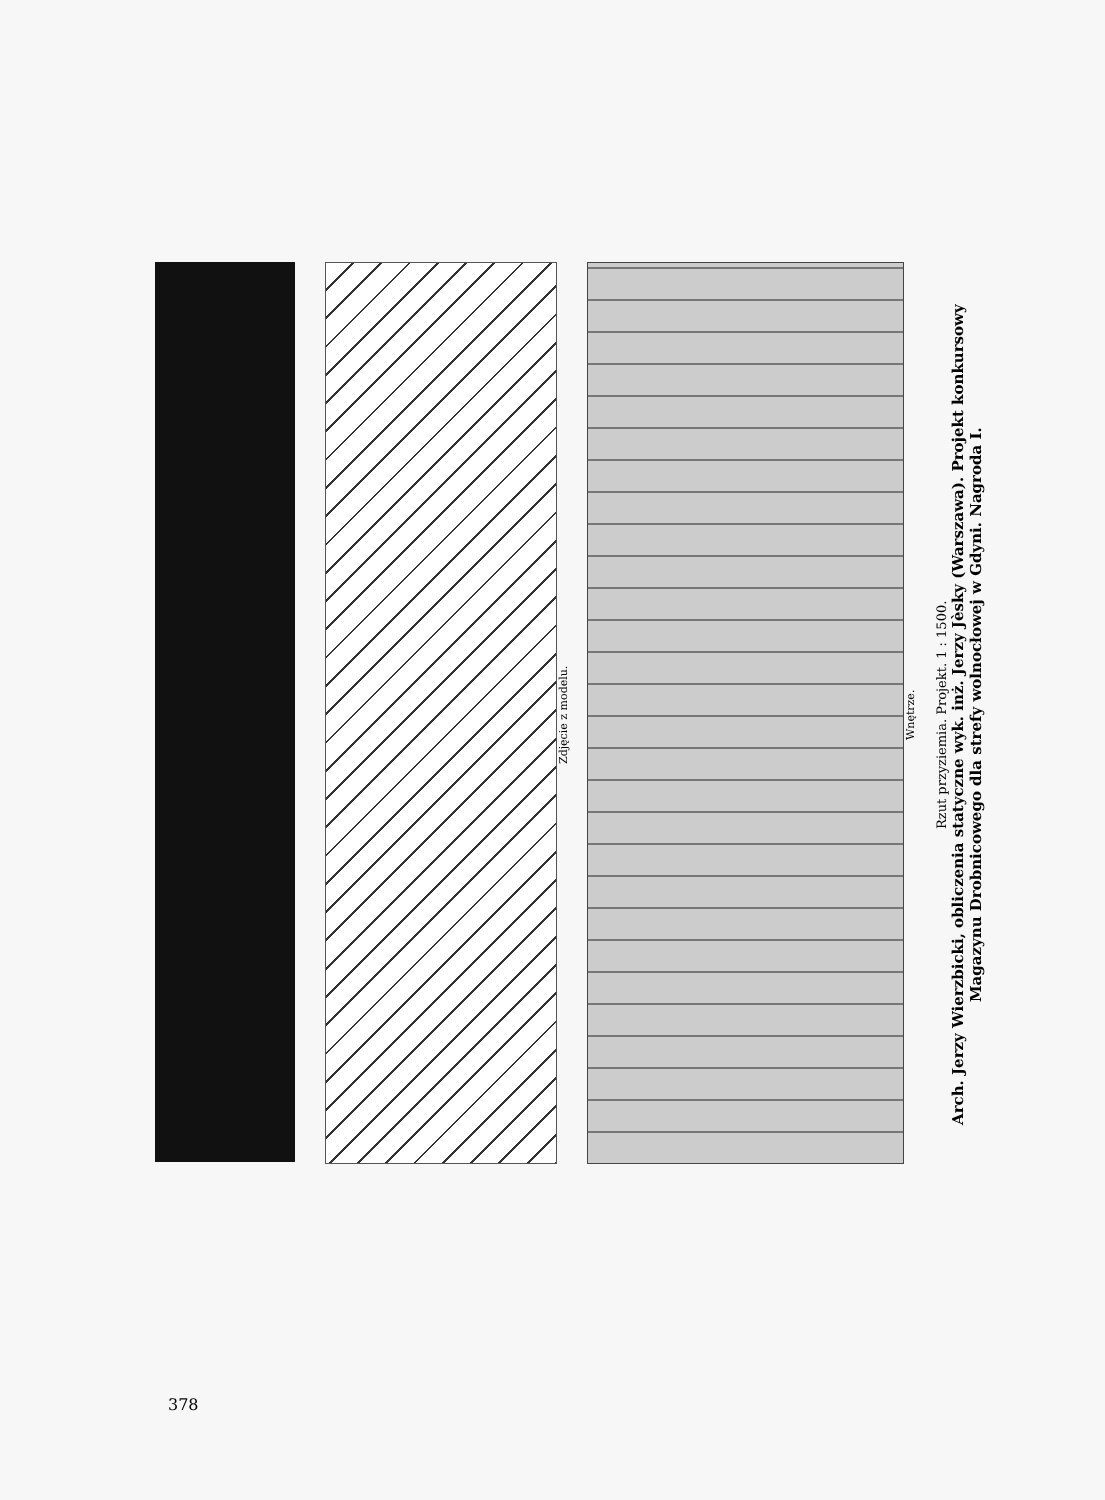Zdjęcie z modelu.
Wnętrze.
Rzut przyziemia. Projekt. 1 : 1500.
Arch. Jerzy Wierzbicki, obliczenia statyczne wyk. inż. Jerzy Jèsky (Warszawa). Projekt konkursowy Magazynu Drobnicowego dla strefy wolnocłowej w Gdyni. Nagroda I.
378